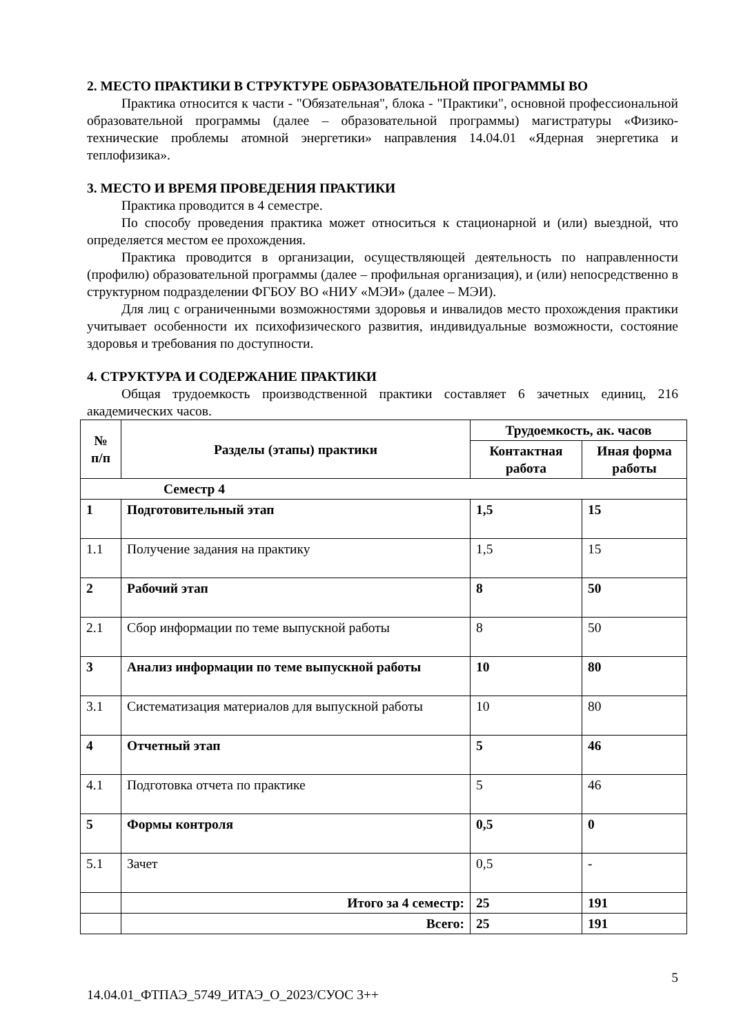2. МЕСТО ПРАКТИКИ В СТРУКТУРЕ ОБРАЗОВАТЕЛЬНОЙ ПРОГРАММЫ ВО
Практика относится к части - "Обязательная", блока - "Практики", основной профессиональной образовательной программы (далее – образовательной программы) магистратуры «Физико-технические проблемы атомной энергетики» направления 14.04.01 «Ядерная энергетика и теплофизика».
3. МЕСТО И ВРЕМЯ ПРОВЕДЕНИЯ ПРАКТИКИ
Практика проводится в 4 семестре.
По способу проведения практика может относиться к стационарной и (или) выездной, что определяется местом ее прохождения.
Практика проводится в организации, осуществляющей деятельность по направленности (профилю) образовательной программы (далее – профильная организация), и (или) непосредственно в структурном подразделении ФГБОУ ВО «НИУ «МЭИ» (далее – МЭИ).
Для лиц с ограниченными возможностями здоровья и инвалидов место прохождения практики учитывает особенности их психофизического развития, индивидуальные возможности, состояние здоровья и требования по доступности.
4. СТРУКТУРА И СОДЕРЖАНИЕ ПРАКТИКИ
Общая трудоемкость производственной практики составляет 6 зачетных единиц, 216 академических часов.
| № п/п | Разделы (этапы) практики | Трудоемкость, ак. часов | |
| --- | --- | --- | --- |
| | | Контактная работа | Иная форма работы |
| Семестр 4 | | | |
| 1 | Подготовительный этап | 1,5 | 15 |
| 1.1 | Получение задания на практику | 1,5 | 15 |
| 2 | Рабочий этап | 8 | 50 |
| 2.1 | Сбор информации по теме выпускной работы | 8 | 50 |
| 3 | Анализ информации по теме выпускной работы | 10 | 80 |
| 3.1 | Систематизация материалов для выпускной работы | 10 | 80 |
| 4 | Отчетный этап | 5 | 46 |
| 4.1 | Подготовка отчета по практике | 5 | 46 |
| 5 | Формы контроля | 0,5 | 0 |
| 5.1 | Зачет | 0,5 | - |
| | Итого за 4 семестр: | 25 | 191 |
| | Всего: | 25 | 191 |
5
14.04.01_ФТПАЭ_5749_ИТАЭ_О_2023/СУОС 3++